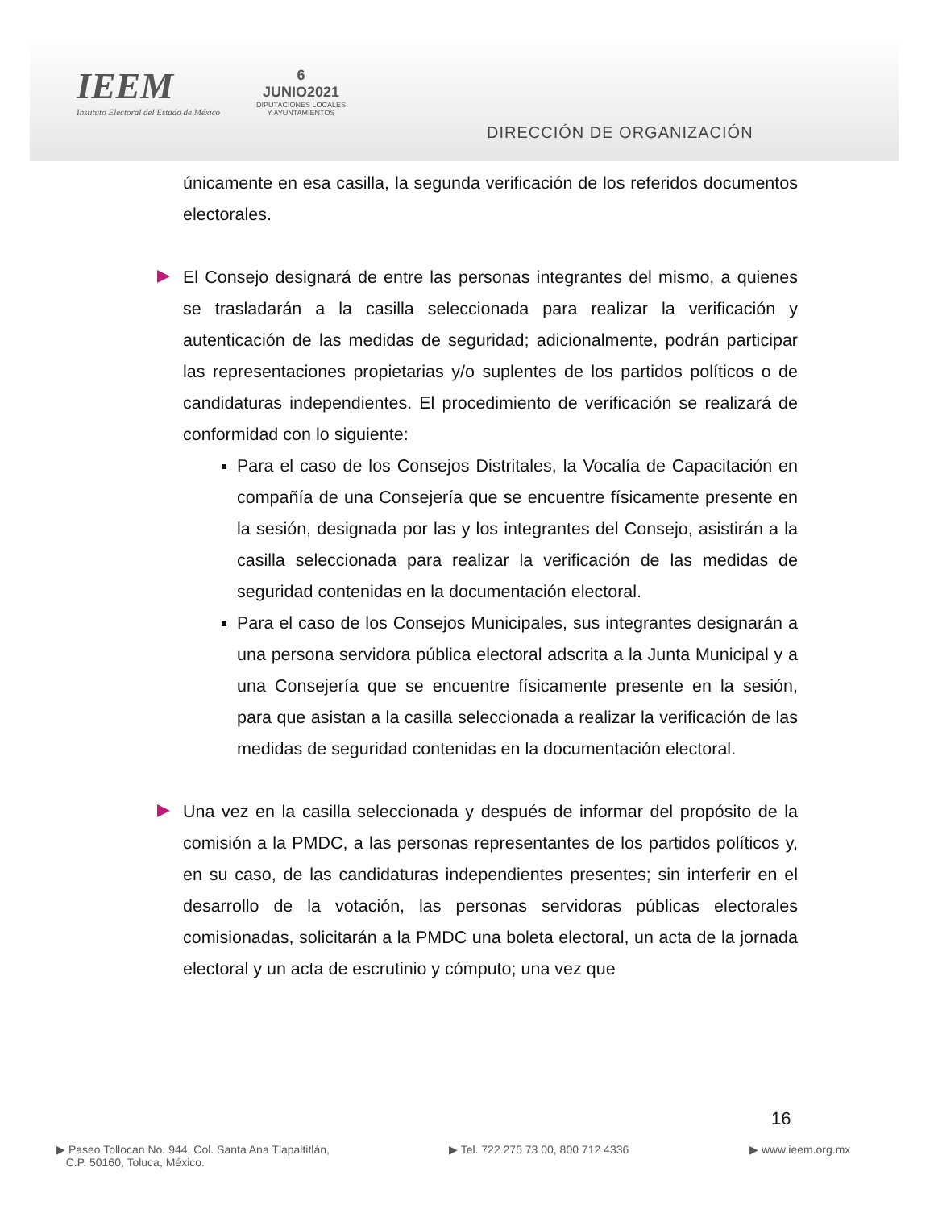IEEM
Instituto Electoral del Estado de México
6
JUNIO2021
DIPUTACIONES LOCALES
Y AYUNTAMIENTOS
DIRECCIÓN DE ORGANIZACIÓN
únicamente en esa casilla, la segunda verificación de los referidos documentos electorales.
El Consejo designará de entre las personas integrantes del mismo, a quienes se trasladarán a la casilla seleccionada para realizar la verificación y autenticación de las medidas de seguridad; adicionalmente, podrán participar las representaciones propietarias y/o suplentes de los partidos políticos o de candidaturas independientes. El procedimiento de verificación se realizará de conformidad con lo siguiente:
Para el caso de los Consejos Distritales, la Vocalía de Capacitación en compañía de una Consejería que se encuentre físicamente presente en la sesión, designada por las y los integrantes del Consejo, asistirán a la casilla seleccionada para realizar la verificación de las medidas de seguridad contenidas en la documentación electoral.
Para el caso de los Consejos Municipales, sus integrantes designarán a una persona servidora pública electoral adscrita a la Junta Municipal y a una Consejería que se encuentre físicamente presente en la sesión, para que asistan a la casilla seleccionada a realizar la verificación de las medidas de seguridad contenidas en la documentación electoral.
Una vez en la casilla seleccionada y después de informar del propósito de la comisión a la PMDC, a las personas representantes de los partidos políticos y, en su caso, de las candidaturas independientes presentes; sin interferir en el desarrollo de la votación, las personas servidoras públicas electorales comisionadas, solicitarán a la PMDC una boleta electoral, un acta de la jornada electoral y un acta de escrutinio y cómputo; una vez que
16
▶ Paseo Tollocan No. 944, Col. Santa Ana Tlapaltitlán,
C.P. 50160, Toluca, México.
▶ Tel. 722 275 73 00, 800 712 4336
▶ www.ieem.org.mx